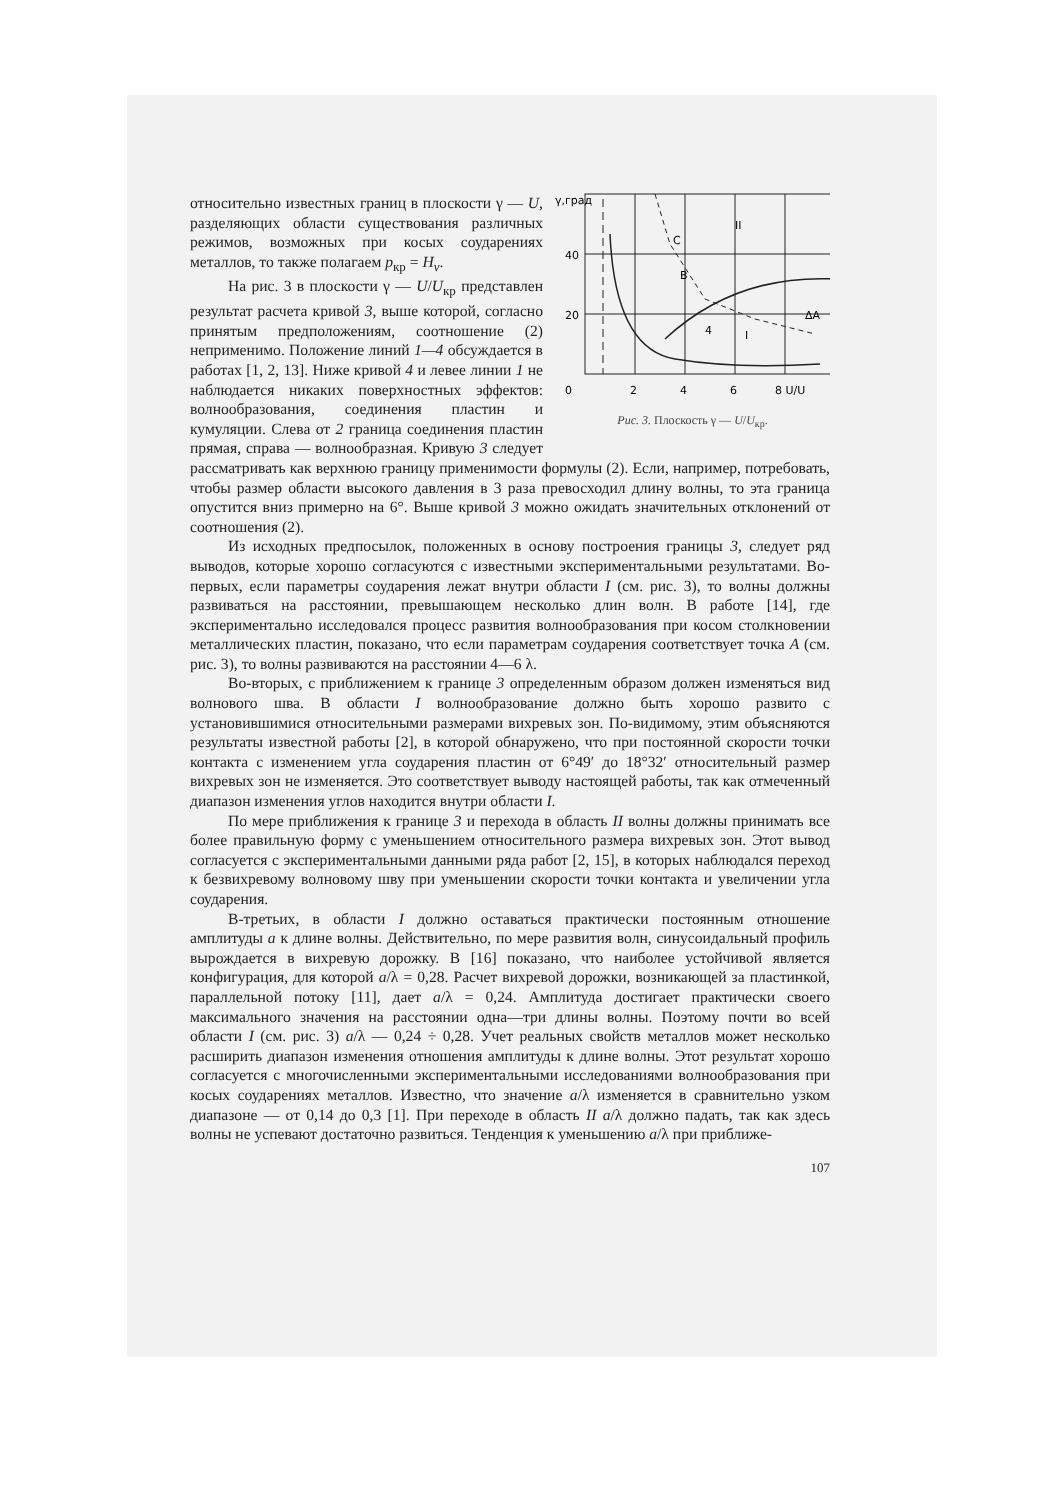γ,град
40
20
0
2
4
6
8 U/U
II
I
4
B
C
ΔA
Рис. 3. Плоскость γ — U/U<sub>кр</sub>.
относительно известных границ в плоскости γ — U, разделяющих области существования различных режимов, возможных при косых соударениях металлов, то также полагаем p<sub>кр</sub> = H<sub>v</sub>.
На рис. 3 в плоскости γ — U/U<sub>кр</sub> представлен результат расчета кривой 3, выше которой, согласно принятым предположениям, соотношение (2) неприменимо. Положение линий 1—4 обсуждается в работах [1, 2, 13]. Ниже кривой 4 и левее линии 1 не наблюдается никаких поверхностных эффектов: волнообразования, соединения пластин и кумуляции. Слева от 2 граница соединения пластин прямая, справа — волнообразная. Кривую 3 следует рассматривать как верхнюю границу применимости формулы (2). Если, например, потребовать, чтобы размер области высокого давления в 3 раза превосходил длину волны, то эта граница опустится вниз примерно на 6°. Выше кривой 3 можно ожидать значительных отклонений от соотношения (2).
Из исходных предпосылок, положенных в основу построения границы 3, следует ряд выводов, которые хорошо согласуются с известными экспериментальными результатами. Во-первых, если параметры соударения лежат внутри области I (см. рис. 3), то волны должны развиваться на расстоянии, превышающем несколько длин волн. В работе [14], где экспериментально исследовался процесс развития волнообразования при косом столкновении металлических пластин, показано, что если параметрам соударения соответствует точка A (см. рис. 3), то волны развиваются на расстоянии 4—6 λ.
Во-вторых, с приближением к границе 3 определенным образом должен изменяться вид волнового шва. В области I волнообразование должно быть хорошо развито с установившимися относительными размерами вихревых зон. По-видимому, этим объясняются результаты известной работы [2], в которой обнаружено, что при постоянной скорости точки контакта с изменением угла соударения пластин от 6°49′ до 18°32′ относительный размер вихревых зон не изменяется. Это соответствует выводу настоящей работы, так как отмеченный диапазон изменения углов находится внутри области I.
По мере приближения к границе 3 и перехода в область II волны должны принимать все более правильную форму с уменьшением относительного размера вихревых зон. Этот вывод согласуется с экспериментальными данными ряда работ [2, 15], в которых наблюдался переход к безвихревому волновому шву при уменьшении скорости точки контакта и увеличении угла соударения.
В-третьих, в области I должно оставаться практически постоянным отношение амплитуды a к длине волны. Действительно, по мере развития волн, синусоидальный профиль вырождается в вихревую дорожку. В [16] показано, что наиболее устойчивой является конфигурация, для которой a/λ = 0,28. Расчет вихревой дорожки, возникающей за пластинкой, параллельной потоку [11], дает a/λ = 0,24. Амплитуда достигает практически своего максимального значения на расстоянии одна—три длины волны. Поэтому почти во всей области I (см. рис. 3) a/λ — 0,24 ÷ 0,28. Учет реальных свойств металлов может несколько расширить диапазон изменения отношения амплитуды к длине волны. Этот результат хорошо согласуется с многочисленными экспериментальными исследованиями волнообразования при косых соударениях металлов. Известно, что значение a/λ изменяется в сравнительно узком диапазоне — от 0,14 до 0,3 [1]. При переходе в область II a/λ должно падать, так как здесь волны не успевают достаточно развиться. Тенденция к уменьшению a/λ при приближе-
107